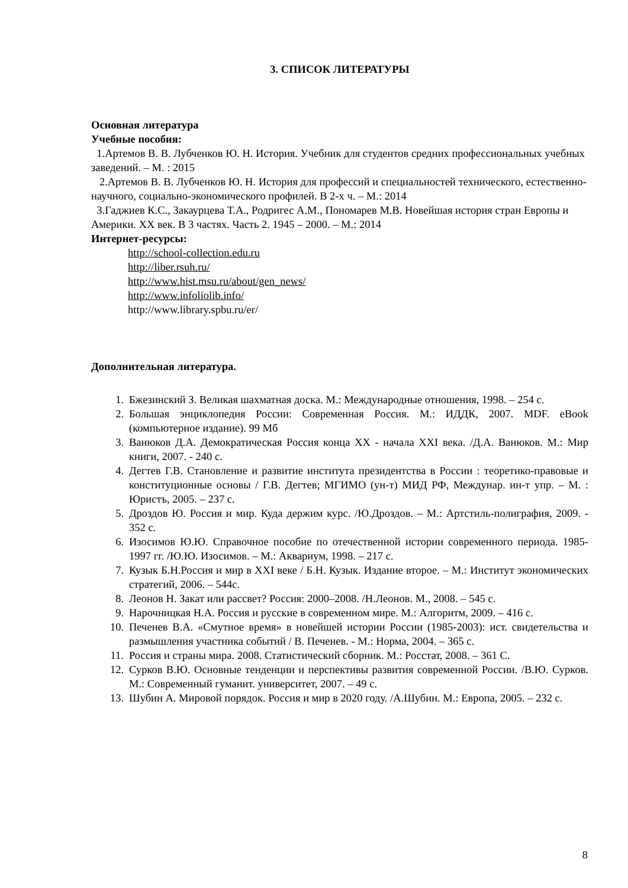3. СПИСОК ЛИТЕРАТУРЫ
Основная литература
Учебные пособия:
1.Артемов В. В. Лубченков Ю. Н. История. Учебник для студентов средних профессиональных учебных заведений. – М. : 2015
2.Артемов В. В. Лубченков Ю. Н. История для профессий и специальностей технического, естественно-научного, социально-экономического профилей. В 2-х ч. – М.: 2014
3.Гаджиев К.С., Закаурцева Т.А., Родригес А.М., Пономарев М.В. Новейшая история стран Европы и Америки. XX век. В 3 частях. Часть 2. 1945 – 2000. – М.: 2014
Интернет-ресурсы:
http://school-collection.edu.ru
http://liber.rsuh.ru/
http://www.hist.msu.ru/about/gen_news/
http://www.infoliolib.info/
http://www.library.spbu.ru/er/
Дополнительная литература.
1. Бжезинский З. Великая шахматная доска. М.: Международные отношения, 1998. – 254 с.
2. Большая энциклопедия России: Современная Россия. М.: ИДДК, 2007. MDF. eBook (компьютерное издание). 99 Мб
3. Ванюков Д.А. Демократическая Россия конца XX - начала XXI века. /Д.А. Ванюков. М.: Мир книги, 2007. - 240 с.
4. Дегтев Г.В. Становление и развитие института президентства в России : теоретико-правовые и конституционные основы / Г.В. Дегтев; МГИМО (ун-т) МИД РФ, Междунар. ин-т упр. – М. : Юристъ, 2005. – 237 с.
5. Дроздов Ю. Россия и мир. Куда держим курс. /Ю.Дроздов. – М.: Артстиль-полиграфия, 2009. - 352 с.
6. Изосимов Ю.Ю. Справочное пособие по отечественной истории современного периода. 1985-1997 гг. /Ю.Ю. Изосимов. – М.: Аквариум, 1998. – 217 с.
7. Кузык Б.Н.Россия и мир в XXI веке / Б.Н. Кузык. Издание второе. – М.: Институт экономических стратегий, 2006. – 544с.
8. Леонов Н. Закат или рассвет? Россия: 2000–2008. /Н.Леонов. М., 2008. – 545 с.
9. Нарочницкая Н.А. Россия и русские в современном мире. М.: Алгоритм, 2009. – 416 с.
10. Печенев В.А. «Смутное время» в новейшей истории России (1985-2003): ист. свидетельства и размышления участника событий / В. Печенев. - М.: Норма, 2004. – 365 с.
11. Россия и страны мира. 2008. Статистический сборник. М.: Росстат, 2008. – 361 С.
12. Сурков В.Ю. Основные тенденции и перспективы развития современной России. /В.Ю. Сурков. М.: Современный гуманит. университет, 2007. – 49 с.
13. Шубин А. Мировой порядок. Россия и мир в 2020 году. /А.Шубин. М.: Европа, 2005. – 232 с.
8